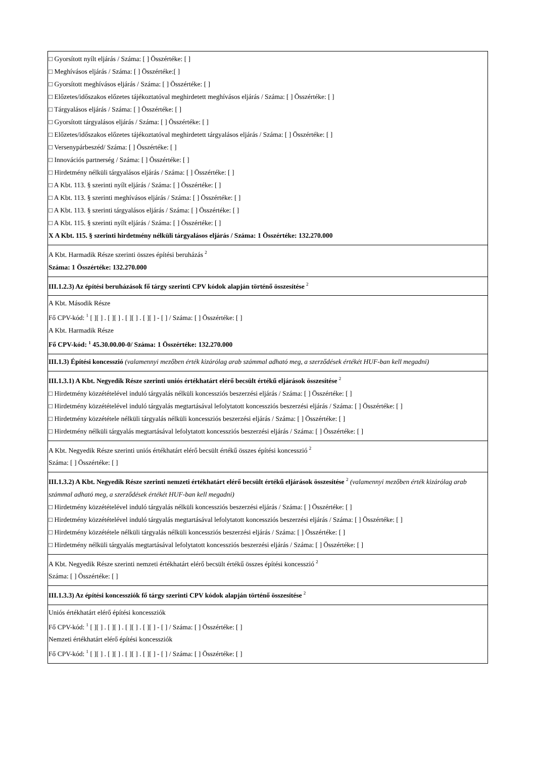| □ Gyorsított nyílt eljárás / Száma: [ ] Összértéke: [ ] □ Meghívásos eljárás / Száma: [ ] Összértéke:[ ] □ Gyorsított meghívásos eljárás / Száma: [ ] Összértéke: [ ] □ Előzetes/időszakos előzetes tájékoztatóval meghirdetett meghívásos eljárás / Száma: [ ] Összértéke: [ ] □ Tárgyalásos eljárás / Száma: [ ] Összértéke: [ ] □ Gyorsított tárgyalásos eljárás / Száma: [ ] Összértéke: [ ] □ Előzetes/időszakos előzetes tájékoztatóval meghirdetett tárgyalásos eljárás / Száma: [ ] Összértéke: [ ] □ Versenypárbeszéd/ Száma: [ ] Összértéke: [ ] □ Innovációs partnerség / Száma: [ ] Összértéke: [ ] □ Hirdetmény nélküli tárgyalásos eljárás / Száma: [ ] Összértéke: [ ] □ A Kbt. 113. § szerinti nyílt eljárás / Száma: [ ] Összértéke: [ ] □ A Kbt. 113. § szerinti meghívásos eljárás / Száma: [ ] Összértéke: [ ] □ A Kbt. 113. § szerinti tárgyalásos eljárás / Száma: [ ] Összértéke: [ ] □ A Kbt. 115. § szerinti nyílt eljárás / Száma: [ ] Összértéke: [ ] X A Kbt. 115. § szerinti hirdetmény nélküli tárgyalásos eljárás / Száma: 1 Összértéke: 132.270.000 |
| A Kbt. Harmadik Része szerinti összes építési beruházás <sup>2</sup> Száma: 1 Összértéke: 132.270.000 |
| III.1.2.3) Az építési beruházások fő tárgy szerinti CPV kódok alapján történő összesítése <sup>2</sup> |
| A Kbt. Második Része Fő CPV-kód: <sup>1</sup> [ ][ ] . [ ][ ] . [ ][ ] . [ ][ ] - [ ] / Száma: [ ] Összértéke: [ ] A Kbt. Harmadik Része Fő CPV-kód: <sup>1</sup> 45.30.00.00-0/ Száma: 1 Összértéke: 132.270.000 |
| III.1.3) Építési koncesszió (valamennyi mezőben érték kizárólag arab számmal adható meg, a szerződések értékét HUF-ban kell megadni) |
| III.1.3.1) A Kbt. Negyedik Része szerinti uniós értékhatárt elérő becsült értékű eljárások összesítése <sup>2</sup> □ Hirdetmény közzétételével induló tárgyalás nélküli koncessziós beszerzési eljárás / Száma: [ ] Összértéke: [ ] □ Hirdetmény közzétételével induló tárgyalás megtartásával lefolytatott koncessziós beszerzési eljárás / Száma: [ ] Összértéke: [ ] □ Hirdetmény közzététele nélküli tárgyalás nélküli koncessziós beszerzési eljárás / Száma: [ ] Összértéke: [ ] □ Hirdetmény nélküli tárgyalás megtartásával lefolytatott koncessziós beszerzési eljárás / Száma: [ ] Összértéke: [ ] |
| A Kbt. Negyedik Része szerinti uniós értékhatárt elérő becsült értékű összes építési koncesszió <sup>2</sup> Száma: [ ] Összértéke: [ ] |
| III.1.3.2) A Kbt. Negyedik Része szerinti nemzeti értékhatárt elérő becsült értékű eljárások összesítése <sup>2</sup> (valamennyi mezőben érték kizárólag arab számmal adható meg, a szerződések értékét HUF-ban kell megadni) □ Hirdetmény közzétételével induló tárgyalás nélküli koncessziós beszerzési eljárás / Száma: [ ] Összértéke: [ ] □ Hirdetmény közzétételével induló tárgyalás megtartásával lefolytatott koncessziós beszerzési eljárás / Száma: [ ] Összértéke: [ ] □ Hirdetmény közzététele nélküli tárgyalás nélküli koncessziós beszerzési eljárás / Száma: [ ] Összértéke: [ ] □ Hirdetmény nélküli tárgyalás megtartásával lefolytatott koncessziós beszerzési eljárás / Száma: [ ] Összértéke: [ ] |
| A Kbt. Negyedik Része szerinti nemzeti értékhatárt elérő becsült értékű összes építési koncesszió <sup>2</sup> Száma: [ ] Összértéke: [ ] |
| III.1.3.3) Az építési koncessziók fő tárgy szerinti CPV kódok alapján történő összesítése <sup>2</sup> |
| Uniós értékhatárt elérő építési koncessziók Fő CPV-kód: <sup>1</sup> [ ][ ] . [ ][ ] . [ ][ ] . [ ][ ] - [ ] / Száma: [ ] Összértéke: [ ] Nemzeti értékhatárt elérő építési koncessziók Fő CPV-kód: <sup>1</sup> [ ][ ] . [ ][ ] . [ ][ ] . [ ][ ] - [ ] / Száma: [ ] Összértéke: [ ] |